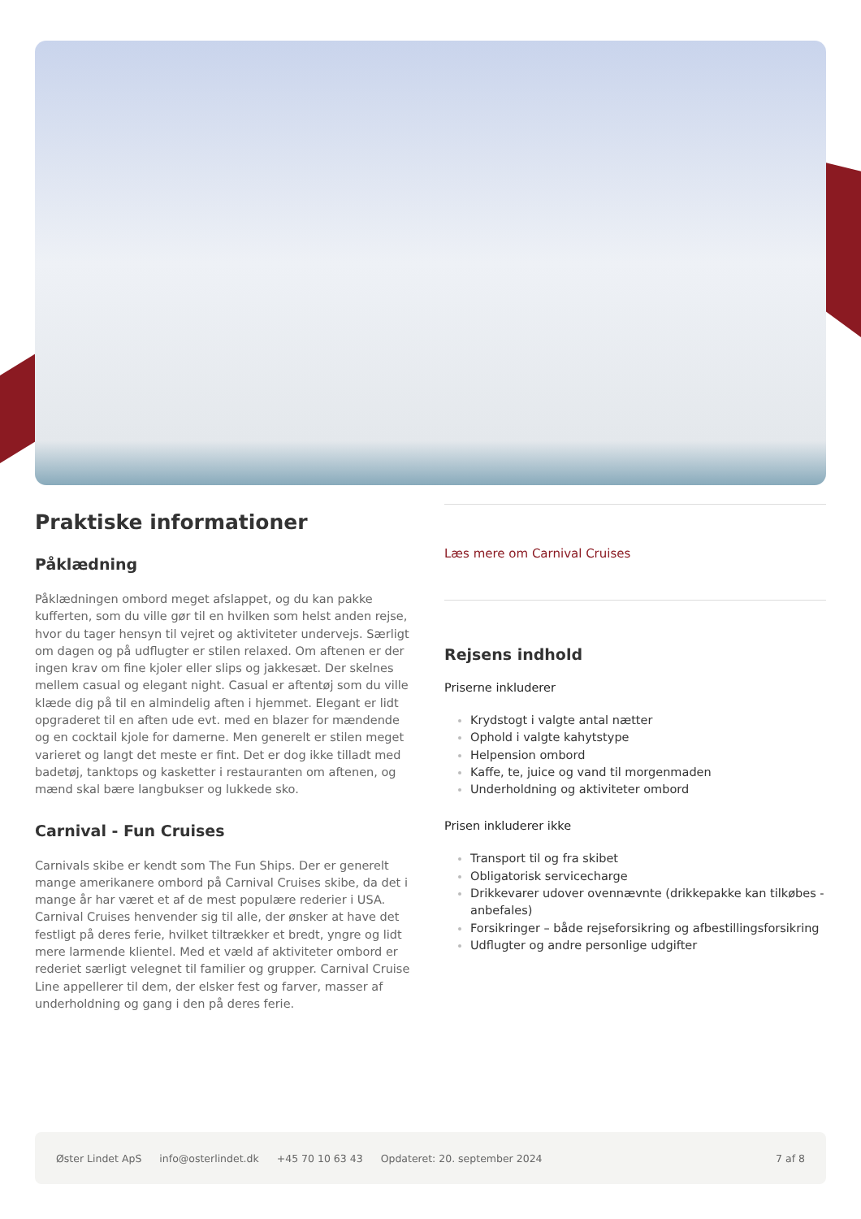Praktiske informationer
Påklædning
Påklædningen ombord meget afslappet, og du kan pakke kufferten, som du ville gør til en hvilken som helst anden rejse, hvor du tager hensyn til vejret og aktiviteter undervejs. Særligt om dagen og på udflugter er stilen relaxed. Om aftenen er der ingen krav om fine kjoler eller slips og jakkesæt. Der skelnes mellem casual og elegant night. Casual er aftentøj som du ville klæde dig på til en almindelig aften i hjemmet. Elegant er lidt opgraderet til en aften ude evt. med en blazer for mændende og en cocktail kjole for damerne. Men generelt er stilen meget varieret og langt det meste er fint. Det er dog ikke tilladt med badetøj, tanktops og kasketter i restauranten om aftenen, og mænd skal bære langbukser og lukkede sko.
Carnival - Fun Cruises
Carnivals skibe er kendt som The Fun Ships. Der er generelt mange amerikanere ombord på Carnival Cruises skibe, da det i mange år har været et af de mest populære rederier i USA. Carnival Cruises henvender sig til alle, der ønsker at have det festligt på deres ferie, hvilket tiltrækker et bredt, yngre og lidt mere larmende klientel. Med et væld af aktiviteter ombord er rederiet særligt velegnet til familier og grupper. Carnival Cruise Line appellerer til dem, der elsker fest og farver, masser af underholdning og gang i den på deres ferie.
Læs mere om Carnival Cruises
Rejsens indhold
Priserne inkluderer
Krydstogt i valgte antal nætter
Ophold i valgte kahytstype
Helpension ombord
Kaffe, te, juice og vand til morgenmaden
Underholdning og aktiviteter ombord
Prisen inkluderer ikke
Transport til og fra skibet
Obligatorisk servicecharge
Drikkevarer udover ovennævnte (drikkepakke kan tilkøbes - anbefales)
Forsikringer – både rejseforsikring og afbestillingsforsikring
Udflugter og andre personlige udgifter
Øster Lindet ApS info@osterlindet.dk +45 70 10 63 43 Opdateret: 20. september 2024 7 af 8